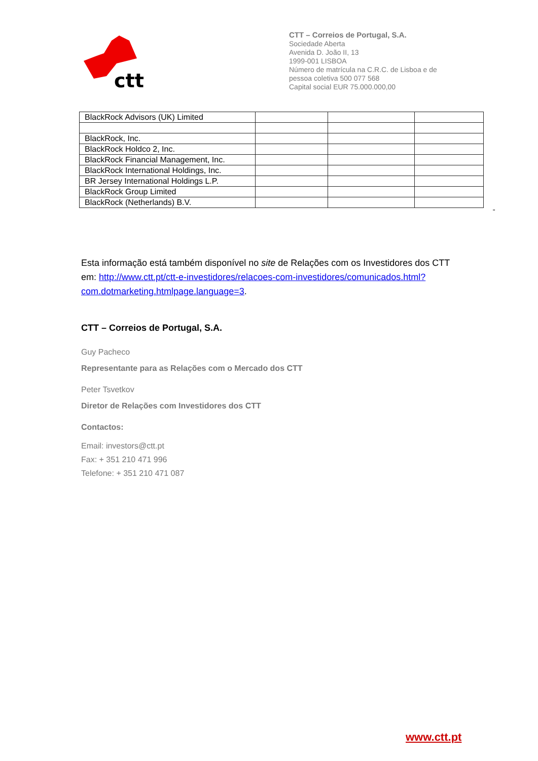ctt
CTT – Correios de Portugal, S.A.
Sociedade Aberta
Avenida D. João II, 13
1999-001 LISBOA
Número de matrícula na C.R.C. de Lisboa e de
pessoa coletiva 500 077 568
Capital social EUR 75.000.000,00
| BlackRock Advisors (UK) Limited | | | |
| BlackRock, Inc. | | | |
| BlackRock Holdco 2, Inc. | | | |
| BlackRock Financial Management, Inc. | | | |
| BlackRock International Holdings, Inc. | | | |
| BR Jersey International Holdings L.P. | | | |
| BlackRock Group Limited | | | |
| BlackRock (Netherlands) B.V. | | | |
"
Esta informação está também disponível no site de Relações com os Investidores dos CTT em: http://www.ctt.pt/ctt-e-investidores/relacoes-com-investidores/comunicados.html?com.dotmarketing.htmlpage.language=3.
CTT – Correios de Portugal, S.A.
Guy Pacheco
Representante para as Relações com o Mercado dos CTT
Peter Tsvetkov
Diretor de Relações com Investidores dos CTT
Contactos:
Email: investors@ctt.pt
Fax: + 351 210 471 996
Telefone: + 351 210 471 087
www.ctt.pt